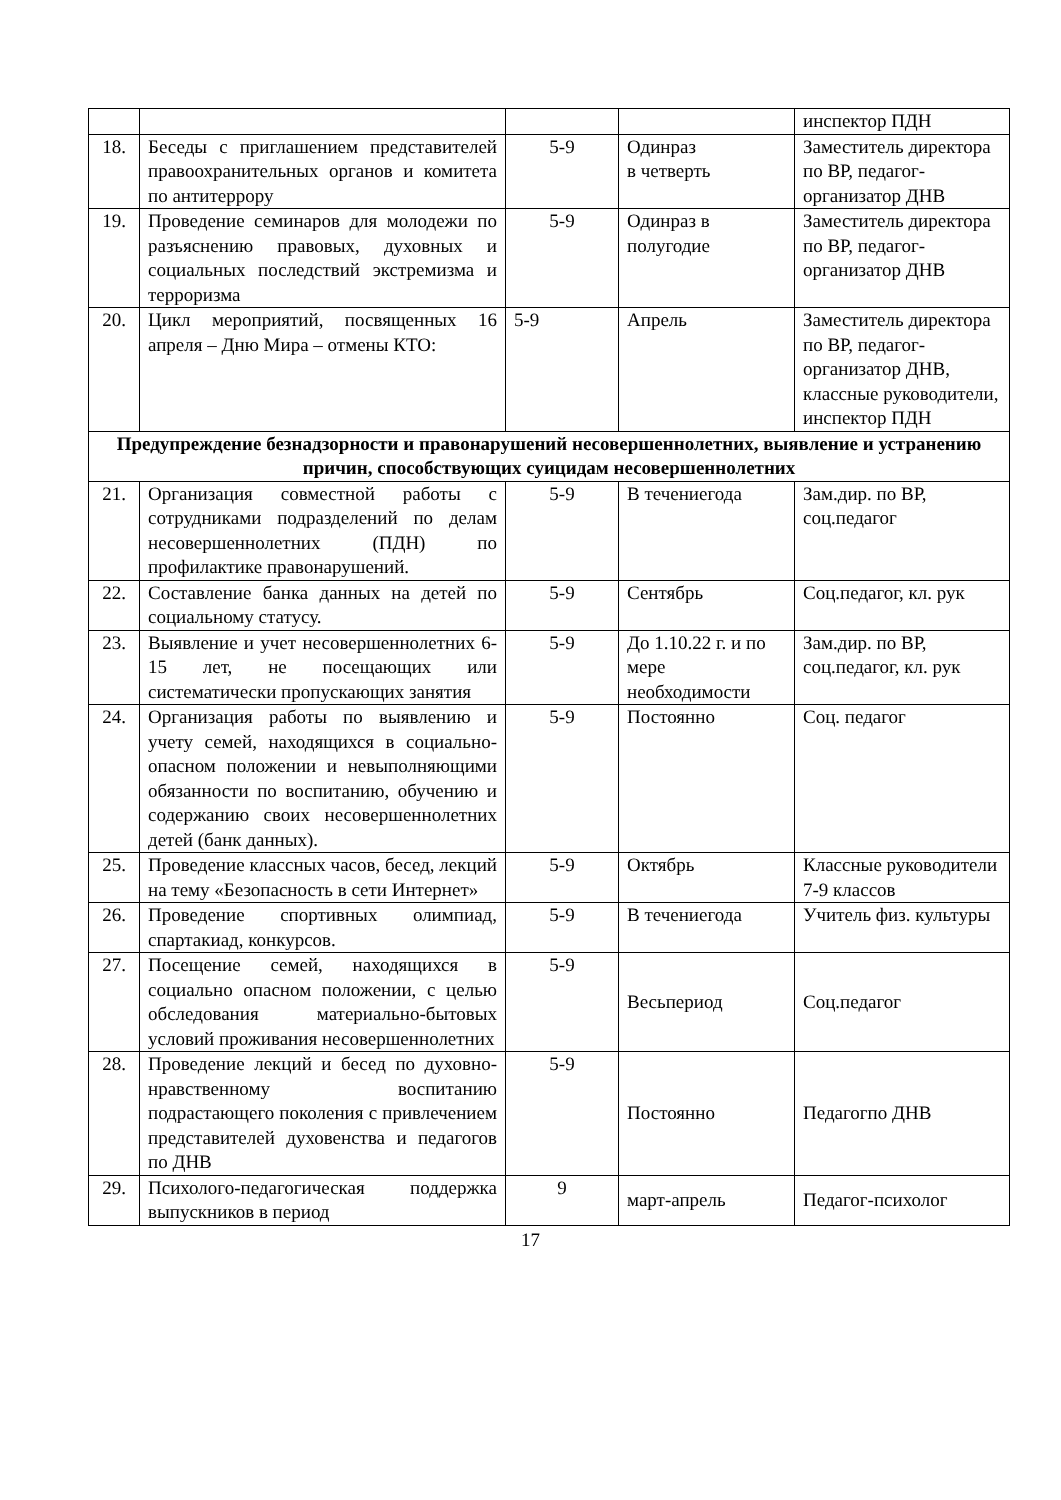| | | | | инспектор ПДН |
| 18. | Беседы с приглашением представителей правоохранительных органов и комитета по антитеррору | 5-9 | Одинраз в четверть | Заместитель директора по ВР, педагог-организатор ДНВ |
| 19. | Проведение семинаров для молодежи по разъяснению правовых, духовных и социальных последствий экстремизма и терроризма | 5-9 | Одинраз в полугодие | Заместитель директора по ВР, педагог-организатор ДНВ |
| 20. | Цикл мероприятий, посвященных 16 апреля – Дню Мира – отмены КТО: | 5-9 | Апрель | Заместитель директора по ВР, педагог-организатор ДНВ, классные руководители, инспектор ПДН |
| Предупреждение безнадзорности и правонарушений несовершеннолетних, выявление и устранению причин, способствующих суицидам несовершеннолетних | | | | |
| 21. | Организация совместной работы с сотрудниками подразделений по делам несовершеннолетних (ПДН) по профилактике правонарушений. | 5-9 | В течениегода | Зам.дир. по ВР, соц.педагог |
| 22. | Составление банка данных на детей по социальному статусу. | 5-9 | Сентябрь | Соц.педагог, кл. рук |
| 23. | Выявление и учет несовершеннолетних 6-15 лет, не посещающих или систематически пропускающих занятия | 5-9 | До 1.10.22 г. и по мере необходимости | Зам.дир. по ВР, соц.педагог, кл. рук |
| 24. | Организация работы по выявлению и учету семей, находящихся в социально-опасном положении и невыполняющими обязанности по воспитанию, обучению и содержанию своих несовершеннолетних детей (банк данных). | 5-9 | Постоянно | Соц. педагог |
| 25. | Проведение классных часов, бесед, лекций на тему «Безопасность в сети Интернет» | 5-9 | Октябрь | Классные руководители 7-9 классов |
| 26. | Проведение спортивных олимпиад, спартакиад, конкурсов. | 5-9 | В течениегода | Учитель физ. культуры |
| 27. | Посещение семей, находящихся в социально опасном положении, с целью обследования материально-бытовых условий проживания несовершеннолетних | 5-9 | Весьпериод | Соц.педагог |
| 28. | Проведение лекций и бесед по духовно-нравственному воспитанию подрастающего поколения с привлечением представителей духовенства и педагогов по ДНВ | 5-9 | Постоянно | Педагогпо ДНВ |
| 29. | Психолого-педагогическая поддержка выпускников в период | 9 | март-апрель | Педагог-психолог |
17